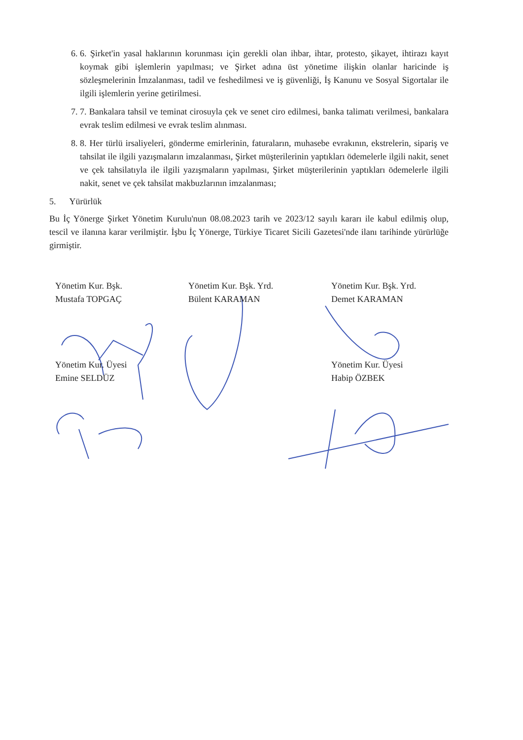6. 6. Şirket'in yasal haklarının korunması için gerekli olan ihbar, ihtar, protesto, şikayet, ihtirazı kayıt koymak gibi işlemlerin yapılması; ve Şirket adına üst yönetime ilişkin olanlar haricinde iş sözleşmelerinin İmzalanması, tadil ve feshedilmesi ve iş güvenliği, İş Kanunu ve Sosyal Sigortalar ile ilgili işlemlerin yerine getirilmesi.
7. 7. Bankalara tahsil ve teminat cirosuyla çek ve senet ciro edilmesi, banka talimatı verilmesi, bankalara evrak teslim edilmesi ve evrak teslim alınması.
8. 8. Her türlü irsaliyeleri, gönderme emirlerinin, faturaların, muhasebe evrakının, ekstrelerin, sipariş ve tahsilat ile ilgili yazışmaların imzalanması, Şirket müşterilerinin yaptıkları ödemelerle ilgili nakit, senet ve çek tahsilatıyla ile ilgili yazışmaların yapılması, Şirket müşterilerinin yaptıkları ödemelerle ilgili nakit, senet ve çek tahsilat makbuzlarının imzalanması;
5. Yürürlük
Bu İç Yönerge Şirket Yönetim Kurulu'nun 08.08.2023 tarih ve 2023/12 sayılı kararı ile kabul edilmiş olup, tescil ve ilanına karar verilmiştir. İşbu İç Yönerge, Türkiye Ticaret Sicili Gazetesi'nde ilanı tarihinde yürürlüğe girmiştir.
Yönetim Kur. Bşk.
Mustafa TOPGAÇ
Yönetim Kur. Bşk. Yrd.
Bülent KARAMAN
Yönetim Kur. Bşk. Yrd.
Demet KARAMAN
Yönetim Kur. Üyesi
Emine SELDÜZ
Yönetim Kur. Üyesi
Habip ÖZBEK